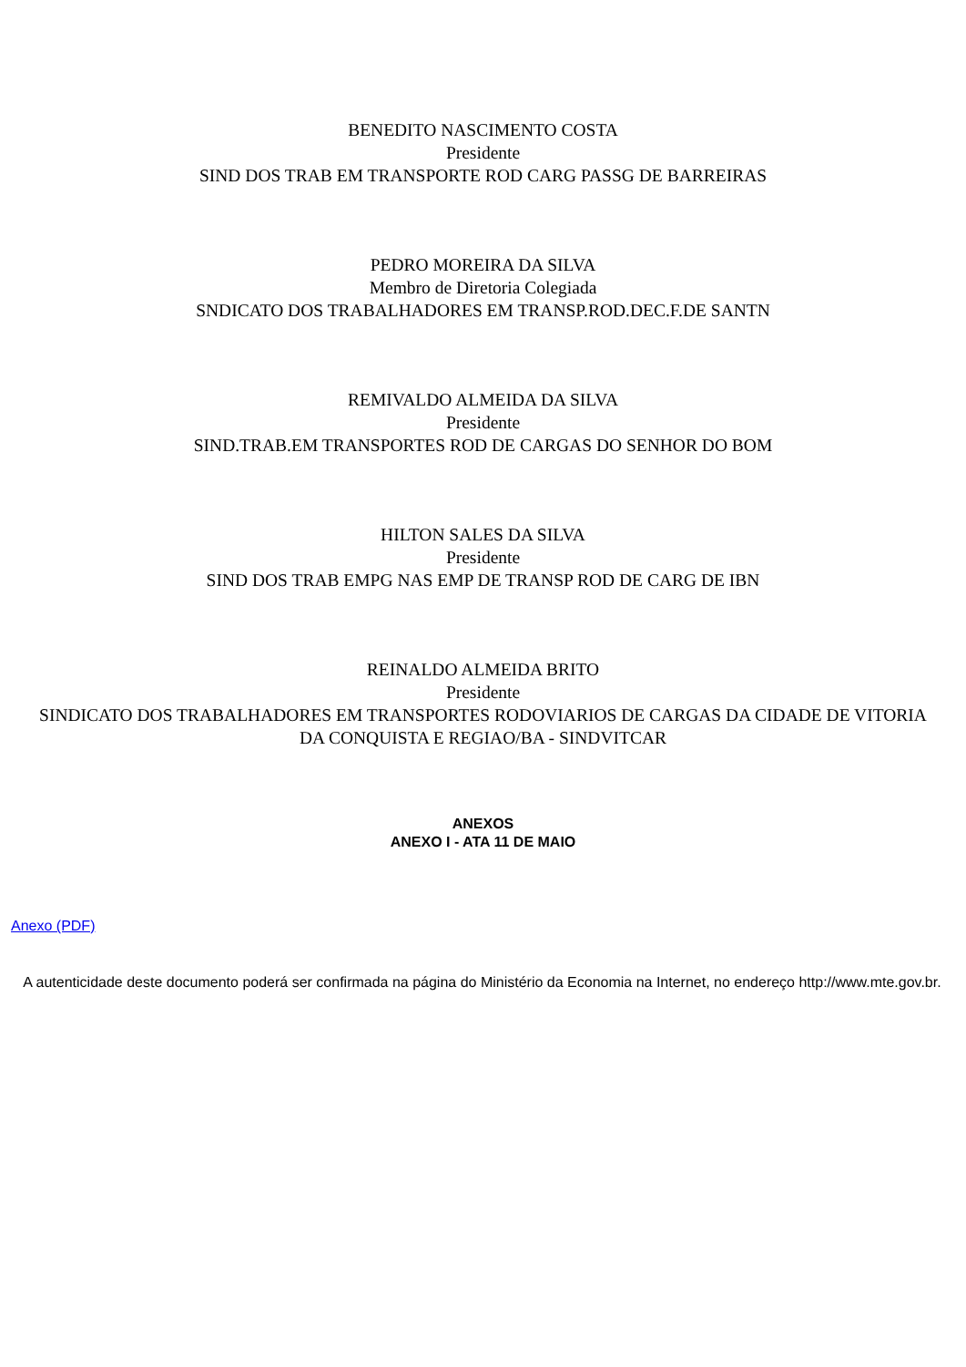BENEDITO NASCIMENTO COSTA
Presidente
SIND DOS TRAB EM TRANSPORTE ROD CARG PASSG DE BARREIRAS
PEDRO MOREIRA DA SILVA
Membro de Diretoria Colegiada
SNDICATO DOS TRABALHADORES EM TRANSP.ROD.DEC.F.DE SANTN
REMIVALDO ALMEIDA DA SILVA
Presidente
SIND.TRAB.EM TRANSPORTES ROD DE CARGAS DO SENHOR DO BOM
HILTON SALES DA SILVA
Presidente
SIND DOS TRAB EMPG NAS EMP DE TRANSP ROD DE CARG DE IBN
REINALDO ALMEIDA BRITO
Presidente
SINDICATO DOS TRABALHADORES EM TRANSPORTES RODOVIARIOS DE CARGAS DA CIDADE DE VITORIA DA CONQUISTA E REGIAO/BA - SINDVITCAR
ANEXOS
ANEXO I - ATA 11 DE MAIO
Anexo (PDF)
A autenticidade deste documento poderá ser confirmada na página do Ministério da Economia na Internet, no endereço http://www.mte.gov.br.